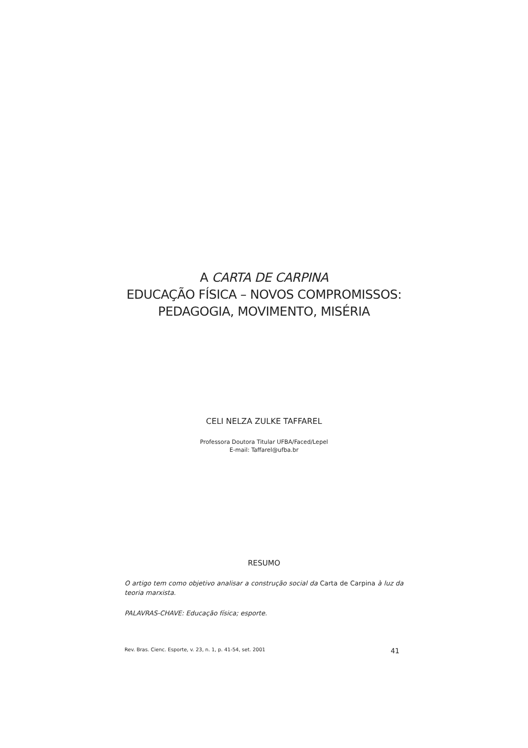A CARTA DE CARPINA
EDUCAÇÃO FÍSICA – NOVOS COMPROMISSOS:
PEDAGOGIA, MOVIMENTO, MISÉRIA
CELI NELZA ZULKE TAFFAREL
Professora Doutora Titular UFBA/Faced/Lepel
E-mail: Taffarel@ufba.br
RESUMO
O artigo tem como objetivo analisar a construção social da Carta de Carpina à luz da teoria marxista.
PALAVRAS-CHAVE: Educação física; esporte.
Rev. Bras. Cienc. Esporte, v. 23, n. 1, p. 41-54, set. 2001 41